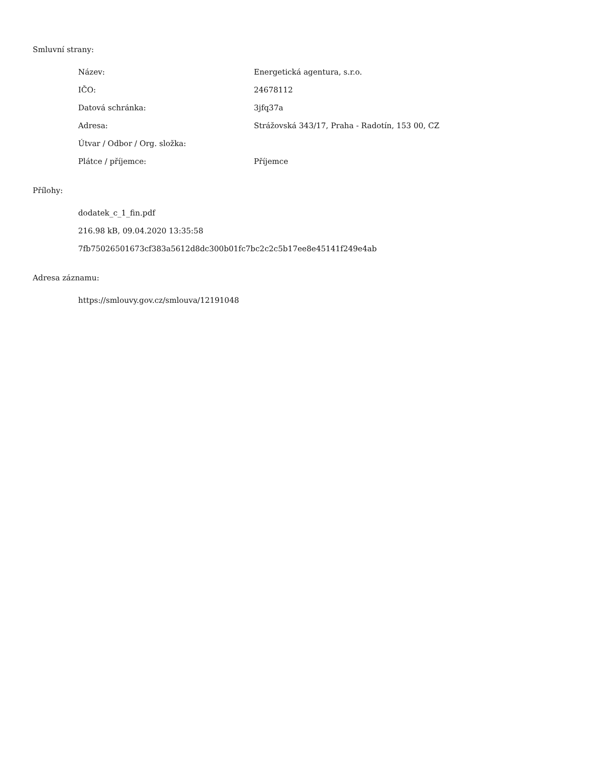Smluvní strany:
| Název: | Energetická agentura, s.r.o. |
| IČO: | 24678112 |
| Datová schránka: | 3jfq37a |
| Adresa: | Strážovská 343/17, Praha - Radotín, 153 00, CZ |
| Útvar / Odbor / Org. složka: | |
| Plátce / příjemce: | Příjemce |
Přílohy:
dodatek_c_1_fin.pdf
216.98 kB, 09.04.2020 13:35:58
7fb75026501673cf383a5612d8dc300b01fc7bc2c2c5b17ee8e45141f249e4ab
Adresa záznamu:
https://smlouvy.gov.cz/smlouva/12191048